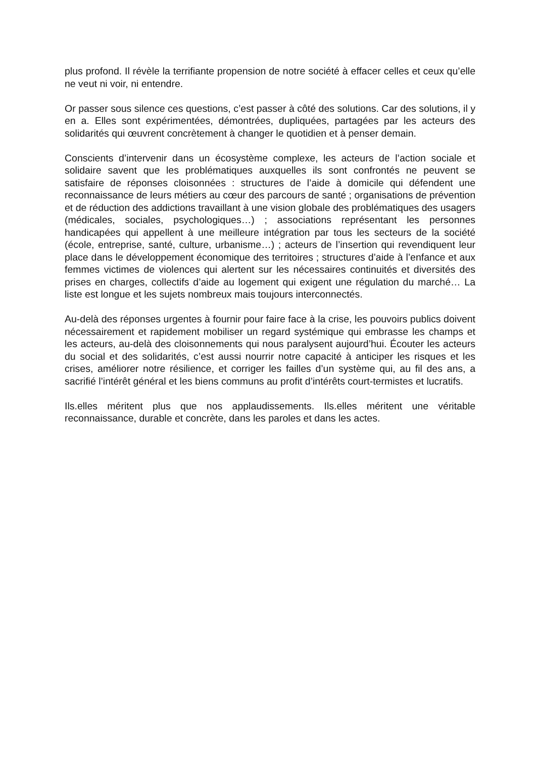plus profond. Il révèle la terrifiante propension de notre société à effacer celles et ceux qu’elle ne veut ni voir, ni entendre.
Or passer sous silence ces questions, c’est passer à côté des solutions. Car des solutions, il y en a. Elles sont expérimentées, démontrées, dupliquées, partagées par les acteurs des solidarités qui œuvrent concrètement à changer le quotidien et à penser demain.
Conscients d’intervenir dans un écosystème complexe, les acteurs de l’action sociale et solidaire savent que les problématiques auxquelles ils sont confrontés ne peuvent se satisfaire de réponses cloisonnées : structures de l’aide à domicile qui défendent une reconnaissance de leurs métiers au cœur des parcours de santé ; organisations de prévention et de réduction des addictions travaillant à une vision globale des problématiques des usagers (médicales, sociales, psychologiques…) ; associations représentant les personnes handicapées qui appellent à une meilleure intégration par tous les secteurs de la société (école, entreprise, santé, culture, urbanisme…) ; acteurs de l’insertion qui revendiquent leur place dans le développement économique des territoires ; structures d’aide à l’enfance et aux femmes victimes de violences qui alertent sur les nécessaires continuités et diversités des prises en charges, collectifs d’aide au logement qui exigent une régulation du marché… La liste est longue et les sujets nombreux mais toujours interconnectés.
Au-delà des réponses urgentes à fournir pour faire face à la crise, les pouvoirs publics doivent nécessairement et rapidement mobiliser un regard systémique qui embrasse les champs et les acteurs, au-delà des cloisonnements qui nous paralysent aujourd’hui. Écouter les acteurs du social et des solidarités, c’est aussi nourrir notre capacité à anticiper les risques et les crises, améliorer notre résilience, et corriger les failles d’un système qui, au fil des ans, a sacrifié l’intérêt général et les biens communs au profit d’intérêts court-termistes et lucratifs.
Ils.elles méritent plus que nos applaudissements. Ils.elles méritent une véritable reconnaissance, durable et concrète, dans les paroles et dans les actes.